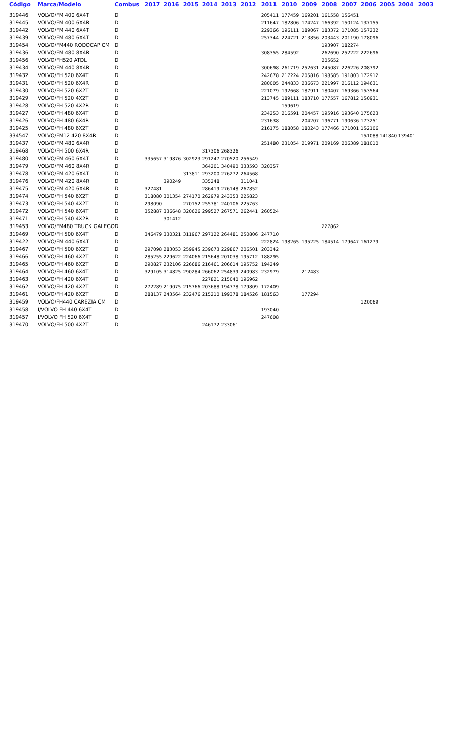| Código | Marca/Modelo | Combus | 2017 | 2016 | 2015 | 2014 | 2013 | 2012 | 2011 | 2010 | 2009 | 2008 | 2007 | 2006 | 2005 | 2004 | 2003 |
| --- | --- | --- | --- | --- | --- | --- | --- | --- | --- | --- | --- | --- | --- | --- | --- | --- | --- |
| 319446 | VOLVO/FM 400 6X4T | D | | | | | | | 205411 | 177459 | 169201 | 161558 | 156451 | | | | |
| 319445 | VOLVO/FM 400 6X4R | D | | | | | | | 211647 | 182806 | 174247 | 166392 | 150124 | 137155 | | | |
| 319442 | VOLVO/FM 440 6X4T | D | | | | | | | 229366 | 196111 | 189067 | 183372 | 171085 | 157232 | | | |
| 319439 | VOLVO/FM 480 6X4T | D | | | | | | | 257344 | 224721 | 213856 | 203443 | 201190 | 178096 | | | |
| 319454 | VOLVO/FM440 RODOCAP CM | D | | | | | | | | | | 193907 | 182274 | | | | |
| 319436 | VOLVO/FM 480 8X4R | D | | | | | | | 308355 | 284592 | | 262690 | 252222 | 222696 | | | |
| 319456 | VOLVO/FH520 ATDL | D | | | | | | | | | | 205652 | | | | | |
| 319434 | VOLVO/FM 440 8X4R | D | | | | | | | 300698 | 261719 | 252631 | 245087 | 226226 | 208792 | | | |
| 319432 | VOLVO/FH 520 6X4T | D | | | | | | | 242678 | 217224 | 205816 | 198585 | 191803 | 172912 | | | |
| 319431 | VOLVO/FH 520 6X4R | D | | | | | | | 280005 | 244833 | 236673 | 221997 | 216112 | 194631 | | | |
| 319430 | VOLVO/FH 520 6X2T | D | | | | | | | 221079 | 192668 | 187911 | 180407 | 169366 | 153564 | | | |
| 319429 | VOLVO/FH 520 4X2T | D | | | | | | | 213745 | 189111 | 183710 | 177557 | 167812 | 150931 | | | |
| 319428 | VOLVO/FH 520 4X2R | D | | | | | | | | 159619 | | | | | | | |
| 319427 | VOLVO/FH 480 6X4T | D | | | | | | | 234253 | 216591 | 204457 | 195916 | 193640 | 175623 | | | |
| 319426 | VOLVO/FH 480 6X4R | D | | | | | | | 231638 | | 204207 | 196771 | 190636 | 173251 | | | |
| 319425 | VOLVO/FH 480 6X2T | D | | | | | | | 216175 | 188058 | 180243 | 177466 | 171001 | 152106 | | | |
| 334547 | VOLVO/FM12 420 8X4R | D | | | | | | | | | | | | 151088 | 141840 | 139401 | |
| 319437 | VOLVO/FM 480 6X4R | D | | | | | | | 251480 | 231054 | 219971 | 209169 | 206389 | 181010 | | | |
| 319468 | VOLVO/FH 500 6X4R | D | | | | 317306 | 268326 | | | | | | | | | | |
| 319480 | VOLVO/FM 460 6X4T | D | 335657 | 319876 | 302923 | 291247 | 270520 | 256549 | | | | | | | | | |
| 319479 | VOLVO/FM 460 8X4R | D | | | | 364201 | 340490 | 333593 | 320357 | | | | | | | | |
| 319478 | VOLVO/FM 420 6X4T | D | | | 313811 | 293200 | 276272 | 264568 | | | | | | | | | |
| 319476 | VOLVO/FM 420 8X4R | D | | 390249 | | 335248 | | 311041 | | | | | | | | | |
| 319475 | VOLVO/FM 420 6X4R | D | 327481 | | | 286419 | 276148 | 267852 | | | | | | | | | |
| 319474 | VOLVO/FH 540 6X2T | D | 318080 | 301354 | 274170 | 262979 | 243353 | 225823 | | | | | | | | | |
| 319473 | VOLVO/FH 540 4X2T | D | 298090 | | 270152 | 255781 | 240106 | 225763 | | | | | | | | | |
| 319472 | VOLVO/FH 540 6X4T | D | 352887 | 336648 | 320626 | 299527 | 267571 | 262441 | 260524 | | | | | | | | |
| 319471 | VOLVO/FH 540 4X2R | D | | 301412 | | | | | | | | | | | | | |
| 319453 | VOLVO/FM480 TRUCK GALEGO | D | | | | | | | | | | 227862 | | | | | |
| 319469 | VOLVO/FH 500 6X4T | D | 346479 | 330321 | 311967 | 297122 | 264481 | 250806 | 247710 | | | | | | | | |
| 319422 | VOLVO/FM 440 6X4T | D | | | | | | | 222824 | 198265 | 195225 | 184514 | 179647 | 161279 | | | |
| 319467 | VOLVO/FH 500 6X2T | D | 297098 | 283053 | 259945 | 239673 | 229867 | 206501 | 203342 | | | | | | | | |
| 319466 | VOLVO/FH 460 4X2T | D | 285255 | 229622 | 224066 | 215648 | 201038 | 195712 | 188295 | | | | | | | | |
| 319465 | VOLVO/FH 460 6X2T | D | 290827 | 232106 | 226686 | 216461 | 206614 | 195752 | 194249 | | | | | | | | |
| 319464 | VOLVO/FH 460 6X4T | D | 329105 | 314825 | 290284 | 266062 | 254839 | 240983 | 232979 | | 212483 | | | | | | |
| 319463 | VOLVO/FH 420 6X4T | D | | | | 227821 | 215040 | 196962 | | | | | | | | | |
| 319462 | VOLVO/FH 420 4X2T | D | 272289 | 219075 | 215766 | 203688 | 194778 | 179809 | 172409 | | | | | | | | |
| 319461 | VOLVO/FH 420 6X2T | D | 288137 | 243564 | 232476 | 215210 | 199378 | 184526 | 181563 | | 177294 | | | | | | |
| 319459 | VOLVO/FH440 CAREZIA CM | D | | | | | | | | | | | | 120069 | | | |
| 319458 | I/VOLVO FH 440 6X4T | D | | | | | | | 193040 | | | | | | | | |
| 319457 | I/VOLVO FH 520 6X4T | D | | | | | | | 247608 | | | | | | | | |
| 319470 | VOLVO/FH 500 4X2T | D | | | | 246172 | 233061 | | | | | | | | | | |